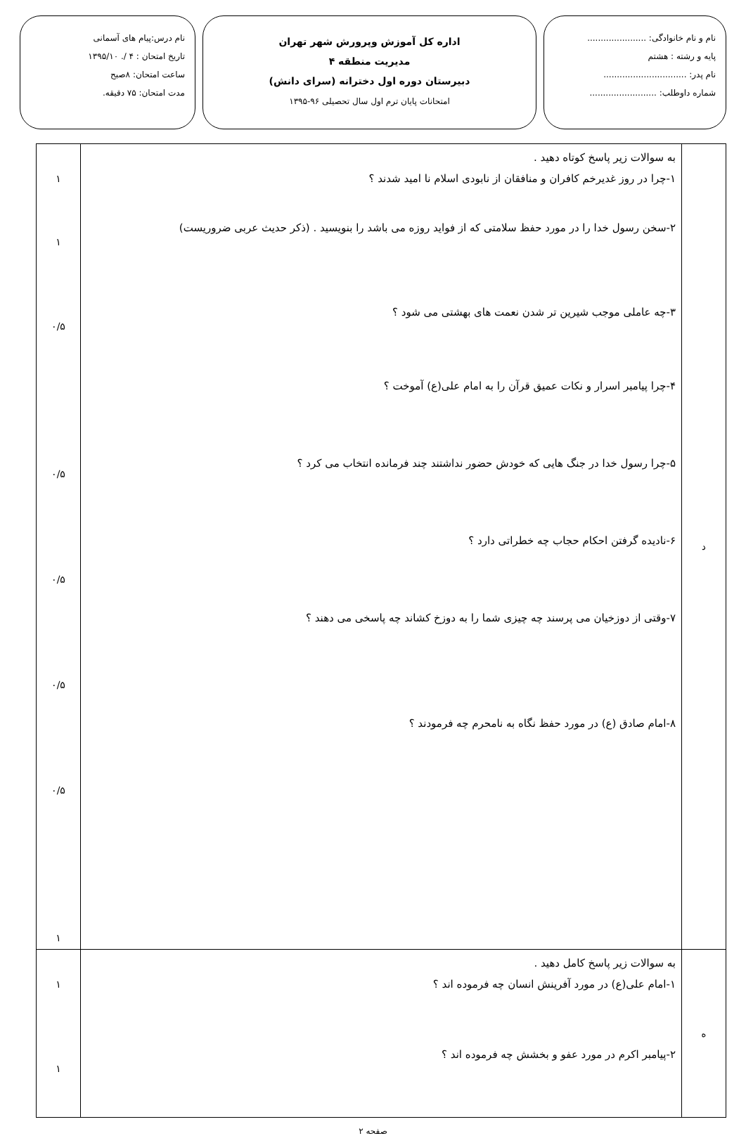نام و نام خانوادگی: ......................
پایه و رشته : هشتم
نام پدر: ...............................
شماره داوطلب: .........................
اداره کل آموزش وپرورش شهر تهران
مدیریت منطقه ۴
دبیرستان دوره اول دخترانه (سرای دانش)
امتحانات پایان ترم اول سال تحصیلی ۹۶-۱۳۹۵
نام درس:پیام های آسمانی
تاریخ امتحان : ۴ /. ۱۳۹۵/۱۰
ساعت امتحان: ۸صبح
مدت امتحان: ۷۵ دقیقه.
| د | به سوالات زیر پاسخ کوتاه دهید . ۱-چرا در روز غدیرخم کافران و منافقان از نابودی اسلام نا امید شدند ؟ ۲-سخن رسول خدا را در مورد حفظ سلامتی که از فواید روزه می باشد را بنویسید . (ذکر حدیث عربی ضروریست) ۳-چه عاملی موجب شیرین تر شدن نعمت های بهشتی می شود ؟ ۴-چرا پیامبر اسرار و نکات عمیق قرآن را به امام علی(ع) آموخت ؟ ۵-چرا رسول خدا در جنگ هایی که خودش حضور نداشتند چند فرمانده انتخاب می کرد ؟ ۶-نادیده گرفتن احکام حجاب چه خطراتی دارد ؟ ۷-وقتی از دوزخیان می پرسند چه چیزی شما را به دوزخ کشاند چه پاسخی می دهند ؟ ۸-امام صادق (ع) در مورد حفظ نگاه به نامحرم چه فرمودند ؟ | ۱ ۱ ۰/۵ ۰/۵ ۰/۵ ۰/۵ ۰/۵ ۱ |
| ه | به سوالات زیر پاسخ کامل دهید . ۱-امام علی(ع) در مورد آفرینش انسان چه فرموده اند ؟ ۲-پیامبر اکرم در مورد عفو و بخشش چه فرموده اند ؟ | ۱ ۱ |
صفحه ۲